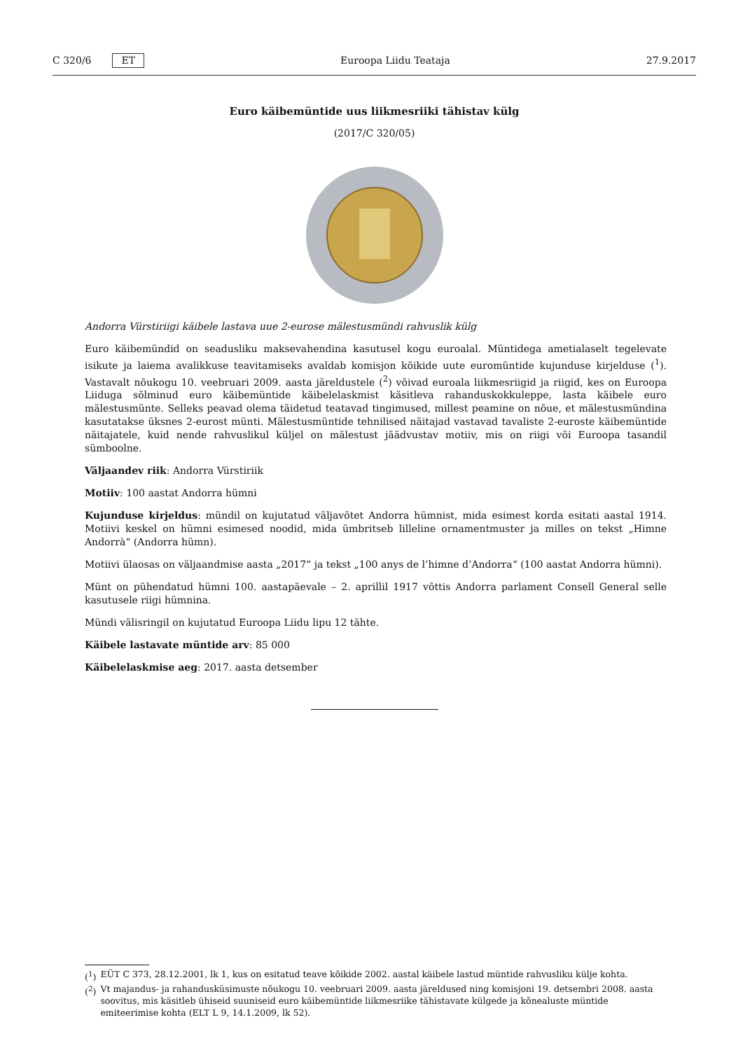C 320/6 ET Euroopa Liidu Teataja 27.9.2017
Euro käibemüntide uus liikmesriiki tähistav külg
(2017/C 320/05)
Andorra Vürstiriigi käibele lastava uue 2-eurose mälestusmündi rahvuslik külg
Euro käibemündid on seadusliku maksevahendina kasutusel kogu euroalal. Müntidega ametialaselt tegelevate isikute ja laiema avalikkuse teavitamiseks avaldab komisjon kõikide uute euromüntide kujunduse kirjelduse (<sup>1</sup>). Vastavalt nõukogu 10. veebruari 2009. aasta järeldustele (<sup>2</sup>) võivad euroala liikmesriigid ja riigid, kes on Euroopa Liiduga sõlminud euro käibemüntide käibelelaskmist käsitleva rahanduskokkuleppe, lasta käibele euro mälestusmünte. Selleks peavad olema täidetud teatavad tingimused, millest peamine on nõue, et mälestusmündina kasutatakse üksnes 2-eurost münti. Mälestusmüntide tehnilised näitajad vastavad tavaliste 2-euroste käibemüntide näitajatele, kuid nende rahvuslikul küljel on mälestust jäädvustav motiiv, mis on riigi või Euroopa tasandil sümboolne.
Väljaandev riik: Andorra Vürstiriik
Motiiv: 100 aastat Andorra hümni
Kujunduse kirjeldus: mündil on kujutatud väljavõtet Andorra hümnist, mida esimest korda esitati aastal 1914. Motiivi keskel on hümni esimesed noodid, mida ümbritseb lilleline ornamentmuster ja milles on tekst „Himne Andorrà“ (Andorra hümn).
Motiivi ülaosas on väljaandmise aasta „2017“ ja tekst „100 anys de l’himne d’Andorra“ (100 aastat Andorra hümni).
Münt on pühendatud hümni 100. aastapäevale – 2. aprillil 1917 võttis Andorra parlament Consell General selle kasutusele riigi hümnina.
Mündi välisringil on kujutatud Euroopa Liidu lipu 12 tähte.
Käibele lastavate müntide arv: 85 000
Käibelelaskmise aeg: 2017. aasta detsember
(<sup>1</sup>) EÜT C 373, 28.12.2001, lk 1, kus on esitatud teave kõikide 2002. aastal käibele lastud müntide rahvusliku külje kohta.
(<sup>2</sup>) Vt majandus- ja rahandusküsimuste nõukogu 10. veebruari 2009. aasta järeldused ning komisjoni 19. detsembri 2008. aasta soovitus, mis käsitleb ühiseid suuniseid euro käibemüntide liikmesriike tähistavate külgede ja kõnealuste müntide emiteerimise kohta (ELT L 9, 14.1.2009, lk 52).